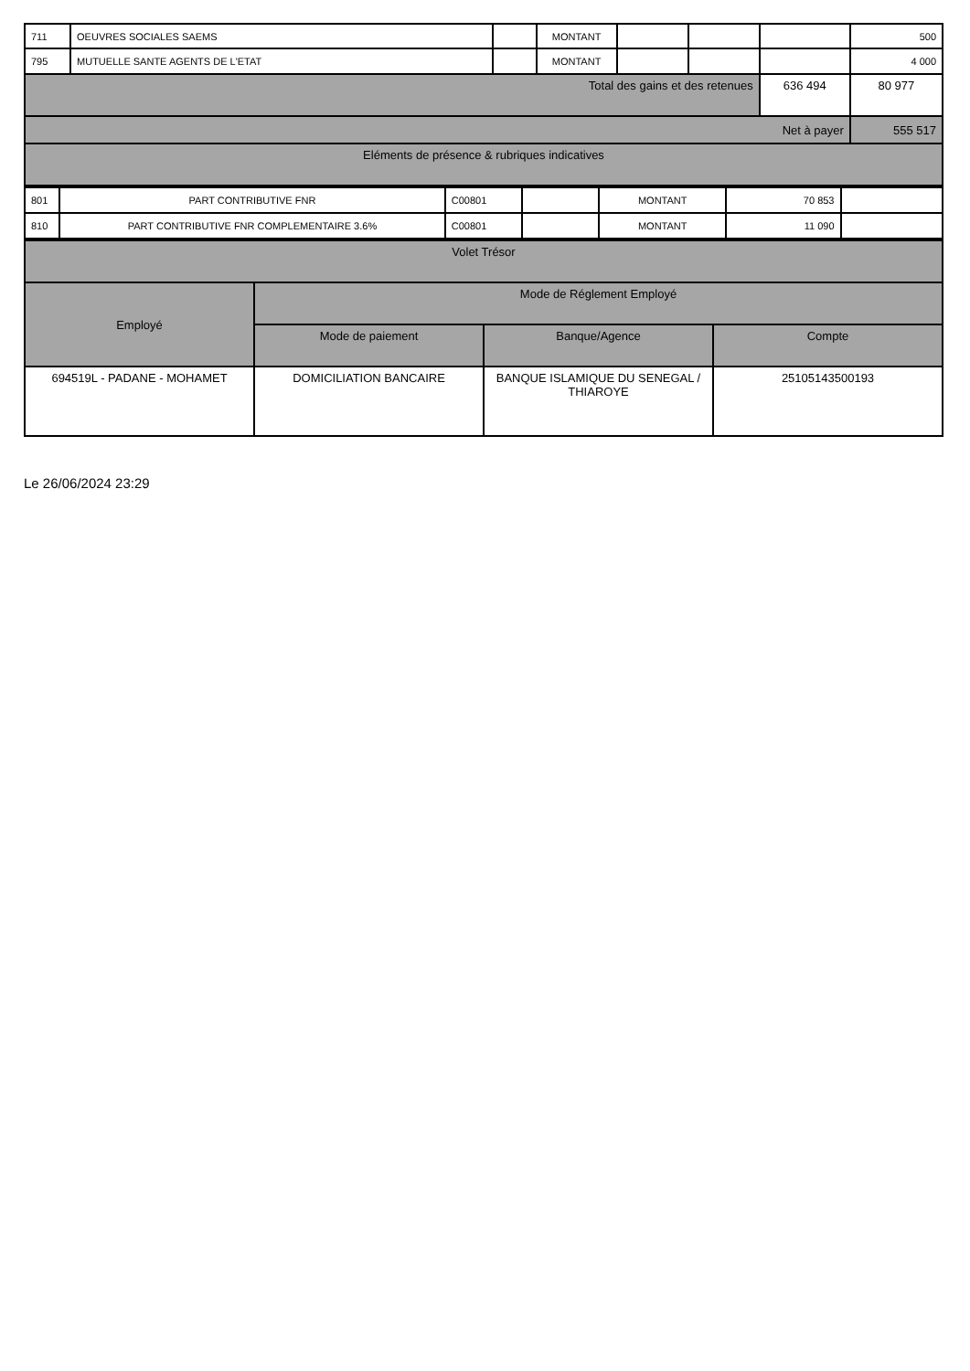| 711 | OEUVRES SOCIALES SAEMS | | MONTANT | | | | 500 |
| 795 | MUTUELLE SANTE AGENTS DE L'ETAT | | MONTANT | | | | 4 000 |
| Total des gains et des retenues | | | | | | 636 494 | 80 977 |
| Net à payer | | | | | | | 555 517 |
| Eléments de présence & rubriques indicatives | | | | | | | |
| 801 | PART CONTRIBUTIVE FNR | C00801 | | MONTANT | 70 853 | |
| 810 | PART CONTRIBUTIVE FNR COMPLEMENTAIRE 3.6% | C00801 | | MONTANT | 11 090 | |
| Volet Trésor | | | |
| Employé | Mode de Réglement Employé | | |
| | Mode de paiement | Banque/Agence | Compte |
| 694519L - PADANE - MOHAMET | DOMICILIATION BANCAIRE | BANQUE ISLAMIQUE DU SENEGAL / THIAROYE | 25105143500193 |
Le 26/06/2024 23:29